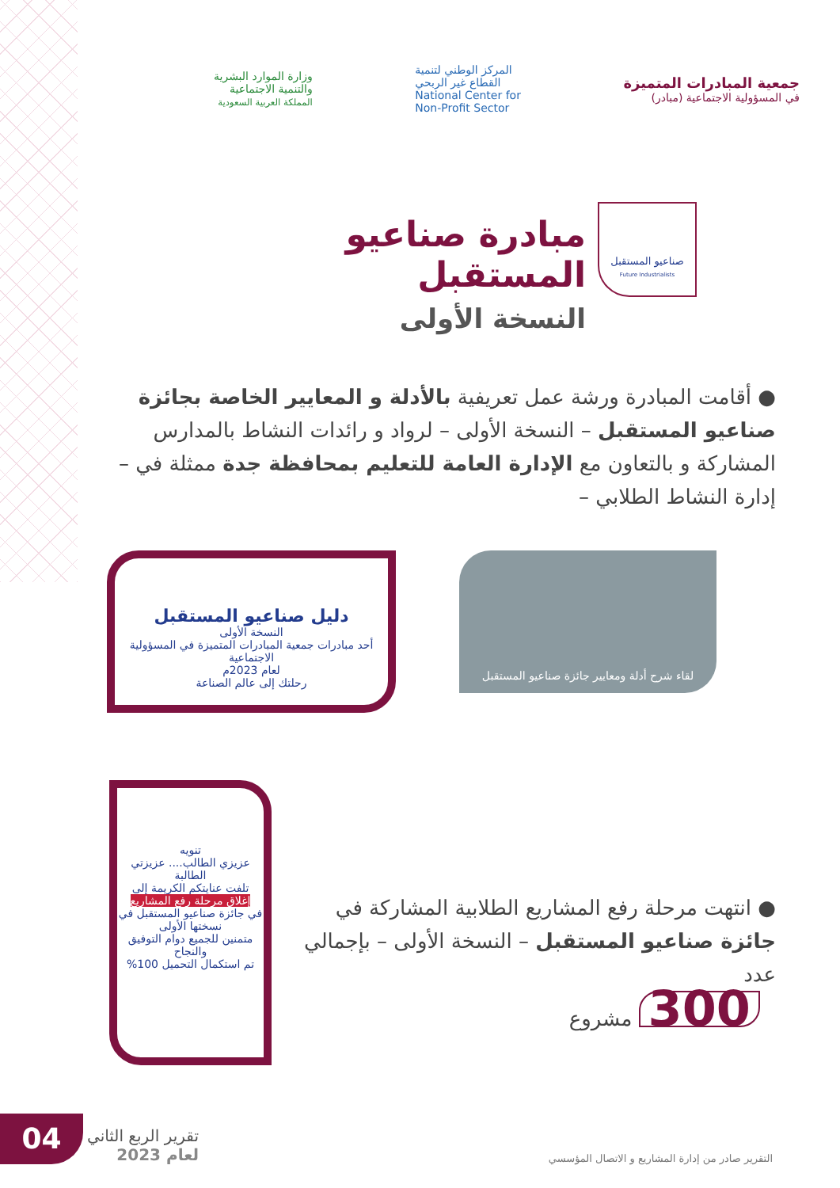جمعية المبادرات المتميزة
في المسؤولية الاجتماعية (مبادر)
المركز الوطني لتنمية
القطاع غير الربحي
National Center for
Non-Profit Sector
وزارة الموارد البشرية
والتنمية الاجتماعية
المملكة العربية السعودية
صناعيو المستقبل
Future Industrialists
مبادرة صناعيو المستقبل
النسخة الأولى
● أقامت المبادرة ورشة عمل تعريفية بالأدلة و المعايير الخاصة بجائزة صناعيو المستقبل – النسخة الأولى – لرواد و رائدات النشاط بالمدارس المشاركة و بالتعاون مع الإدارة العامة للتعليم بمحافظة جدة ممثلة في – إدارة النشاط الطلابي –
لقاء شرح أدلة ومعايير جائزة صناعيو المستقبل
دليل صناعيو المستقبل
النسخة الأولى
أحد مبادرات جمعية المبادرات المتميزة في المسؤولية الاجتماعية
لعام 2023م
رحلتك إلى عالم الصناعة
تنويه
عزيزي الطالب.... عزيزتي الطالبة
تلفت عنايتكم الكريمة إلى
إغلاق مرحلة رفع المشاريع
في جائزة صناعيو المستقبل في نسختها الأولى
متمنين للجميع دوام التوفيق والنجاح
تم استكمال التحميل 100%
● انتهت مرحلة رفع المشاريع الطلابية المشاركة في جائزة صناعيو المستقبل – النسخة الأولى – بإجمالي عدد
300 مشروع
تقرير الربع الثاني
لعام 2023
التقرير صادر من إدارة المشاريع و الاتصال المؤسسي
04